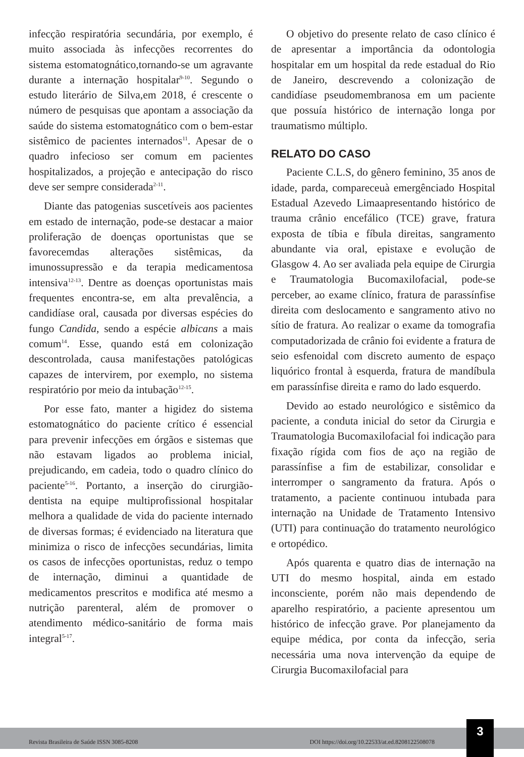infecção respiratória secundária, por exemplo, é muito associada às infecções recorrentes do sistema estomatognático,tornando-se um agravante durante a internação hospitalar<sup>9-10</sup>. Segundo o estudo literário de Silva,em 2018, é crescente o número de pesquisas que apontam a associação da saúde do sistema estomatognático com o bem-estar sistêmico de pacientes internados<sup>11</sup>. Apesar de o quadro infecioso ser comum em pacientes hospitalizados, a projeção e antecipação do risco deve ser sempre considerada<sup>2-11</sup>.
Diante das patogenias suscetíveis aos pacientes em estado de internação, pode-se destacar a maior proliferação de doenças oportunistas que se favorecemdas alterações sistêmicas, da imunossupressão e da terapia medicamentosa intensiva<sup>12-13</sup>. Dentre as doenças oportunistas mais frequentes encontra-se, em alta prevalência, a candidíase oral, causada por diversas espécies do fungo Candida, sendo a espécie albicans a mais comum<sup>14</sup>. Esse, quando está em colonização descontrolada, causa manifestações patológicas capazes de intervirem, por exemplo, no sistema respiratório por meio da intubação<sup>12-15</sup>.
Por esse fato, manter a higidez do sistema estomatognático do paciente crítico é essencial para prevenir infecções em órgãos e sistemas que não estavam ligados ao problema inicial, prejudicando, em cadeia, todo o quadro clínico do paciente<sup>5-16</sup>. Portanto, a inserção do cirurgião-dentista na equipe multiprofissional hospitalar melhora a qualidade de vida do paciente internado de diversas formas; é evidenciado na literatura que minimiza o risco de infecções secundárias, limita os casos de infecções oportunistas, reduz o tempo de internação, diminui a quantidade de medicamentos prescritos e modifica até mesmo a nutrição parenteral, além de promover o atendimento médico-sanitário de forma mais integral<sup>5-17</sup>.
O objetivo do presente relato de caso clínico é de apresentar a importância da odontologia hospitalar em um hospital da rede estadual do Rio de Janeiro, descrevendo a colonização de candidíase pseudomembranosa em um paciente que possuía histórico de internação longa por traumatismo múltiplo.
RELATO DO CASO
Paciente C.L.S, do gênero feminino, 35 anos de idade, parda, compareceuà emergênciado Hospital Estadual Azevedo Limaapresentando histórico de trauma crânio encefálico (TCE) grave, fratura exposta de tíbia e fíbula direitas, sangramento abundante via oral, epistaxe e evolução de Glasgow 4. Ao ser avaliada pela equipe de Cirurgia e Traumatologia Bucomaxilofacial, pode-se perceber, ao exame clínico, fratura de parassínfise direita com deslocamento e sangramento ativo no sítio de fratura. Ao realizar o exame da tomografia computadorizada de crânio foi evidente a fratura de seio esfenoidal com discreto aumento de espaço liquórico frontal à esquerda, fratura de mandíbula em parassínfise direita e ramo do lado esquerdo.
Devido ao estado neurológico e sistêmico da paciente, a conduta inicial do setor da Cirurgia e Traumatologia Bucomaxilofacial foi indicação para fixação rígida com fios de aço na região de parassínfise a fim de estabilizar, consolidar e interromper o sangramento da fratura. Após o tratamento, a paciente continuou intubada para internação na Unidade de Tratamento Intensivo (UTI) para continuação do tratamento neurológico e ortopédico.
Após quarenta e quatro dias de internação na UTI do mesmo hospital, ainda em estado inconsciente, porém não mais dependendo de aparelho respiratório, a paciente apresentou um histórico de infecção grave. Por planejamento da equipe médica, por conta da infecção, seria necessária uma nova intervenção da equipe de Cirurgia Bucomaxilofacial para
Revista Brasileira de Saúde ISSN 3085-8208 DOI https://doi.org/10.22533/at.ed.8208122508078
3